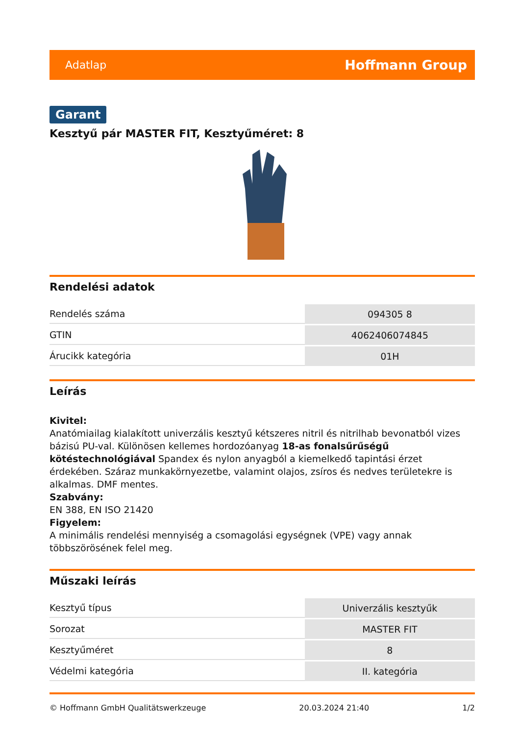Adatlap Hoffmann Group
Garant
Kesztyű pár MASTER FIT, Kesztyűméret: 8
Rendelési adatok
| Rendelés száma | 094305 8 |
| GTIN | 4062406074845 |
| Árucikk kategória | 01H |
Leírás
Kivitel:
Anatómiailag kialakított univerzális kesztyű kétszeres nitril és nitrilhab bevonatból vizes bázisú PU-val. Különösen kellemes hordozóanyag 18-as fonalsűrűségű kötéstechnológiával Spandex és nylon anyagból a kiemelkedő tapintási érzet érdekében. Száraz munkakörnyezetbe, valamint olajos, zsíros és nedves területekre is alkalmas. DMF mentes.
Szabvány:
EN 388, EN ISO 21420
Figyelem:
A minimális rendelési mennyiség a csomagolási egységnek (VPE) vagy annak többszörösének felel meg.
Műszaki leírás
| Kesztyű típus | Univerzális kesztyűk |
| Sorozat | MASTER FIT |
| Kesztyűméret | 8 |
| Védelmi kategória | II. kategória |
© Hoffmann GmbH Qualitätswerkzeuge 20.03.2024 21:40 1/2